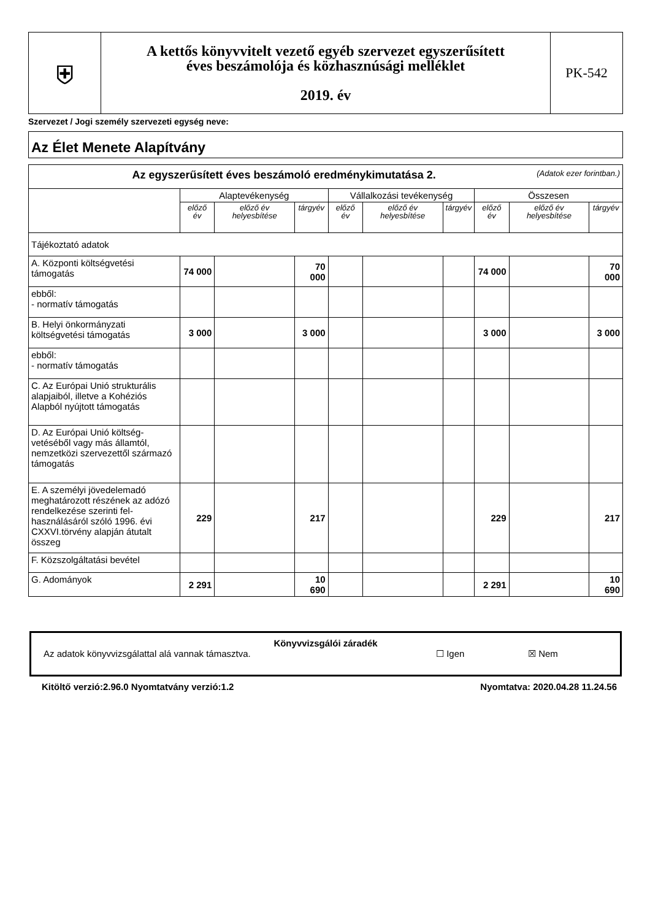| ⛨ | A kettős könyvvitelt vezető egyéb szervezet egyszerűsített éves beszámolója és közhasznúsági melléklet 2019. év | PK-542 |
Szervezet / Jogi személy szervezeti egység neve:
Az Élet Menete Alapítvány
| Az egyszerűsített éves beszámoló eredménykimutatása 2. (Adatok ezer forintban.) | | | | | | | | | |
| --- | --- | --- | --- | --- | --- | --- | --- | --- | --- |
| | Alaptevékenység | | | Vállalkozási tevékenység | | | Összesen | | |
| | előző év | előző év helyesbítése | tárgyév | előző év | előző év helyesbítése | tárgyév | előző év | előző év helyesbítése | tárgyév |
| Tájékoztató adatok | | | | | | | | | |
| A. Központi költségvetési támogatás | 74 000 | | 70 000 | | | | 74 000 | | 70 000 |
| ebből: - normatív támogatás | | | | | | | | | |
| B. Helyi önkormányzati költségvetési támogatás | 3 000 | | 3 000 | | | | 3 000 | | 3 000 |
| ebből: - normatív támogatás | | | | | | | | | |
| C. Az Európai Unió strukturális alapjaiból, illetve a Kohéziós Alapból nyújtott támogatás | | | | | | | | | |
| D. Az Európai Unió költség-vetéséből vagy más államtól, nemzetközi szervezettől származó támogatás | | | | | | | | | |
| E. A személyi jövedelemadó meghatározott részének az adózó rendelkezése szerinti fel-használásáról szóló 1996. évi CXXVI.törvény alapján átutalt összeg | 229 | | 217 | | | | 229 | | 217 |
| F. Közszolgáltatási bevétel | | | | | | | | | |
| G. Adományok | 2 291 | | 10 690 | | | | 2 291 | | 10 690 |
Könyvvizsgálói záradék
Az adatok könyvvizsgálattal alá vannak támasztva. ☐ Igen ☒ Nem
Kitöltő verzió:2.96.0 Nyomtatvány verzió:1.2 Nyomtatva: 2020.04.28 11.24.56